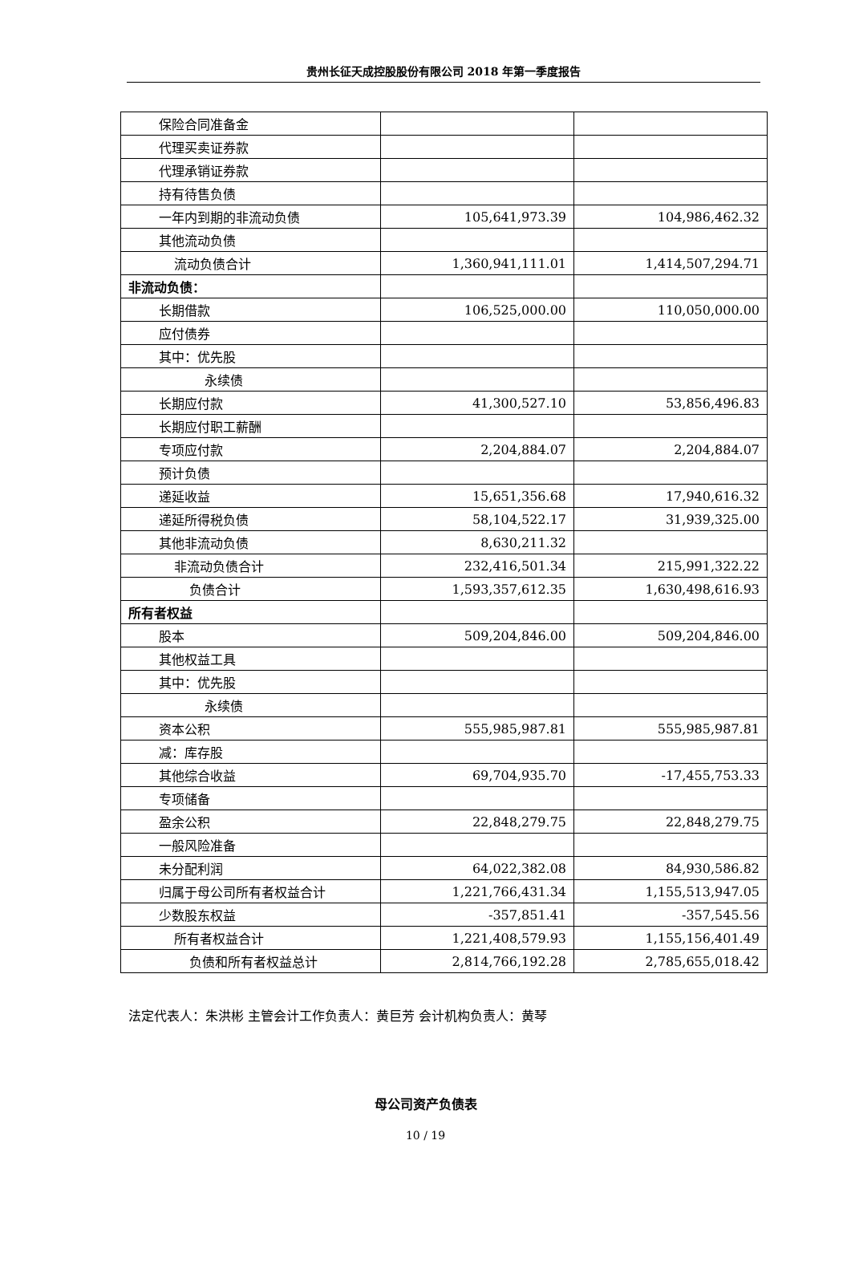贵州长征天成控股股份有限公司 2018 年第一季度报告
| 保险合同准备金 | | |
| 代理买卖证券款 | | |
| 代理承销证券款 | | |
| 持有待售负债 | | |
| 一年内到期的非流动负债 | 105,641,973.39 | 104,986,462.32 |
| 其他流动负债 | | |
| 流动负债合计 | 1,360,941,111.01 | 1,414,507,294.71 |
| 非流动负债： | | |
| 长期借款 | 106,525,000.00 | 110,050,000.00 |
| 应付债券 | | |
| 其中：优先股 | | |
| 永续债 | | |
| 长期应付款 | 41,300,527.10 | 53,856,496.83 |
| 长期应付职工薪酬 | | |
| 专项应付款 | 2,204,884.07 | 2,204,884.07 |
| 预计负债 | | |
| 递延收益 | 15,651,356.68 | 17,940,616.32 |
| 递延所得税负债 | 58,104,522.17 | 31,939,325.00 |
| 其他非流动负债 | 8,630,211.32 | |
| 非流动负债合计 | 232,416,501.34 | 215,991,322.22 |
| 负债合计 | 1,593,357,612.35 | 1,630,498,616.93 |
| 所有者权益 | | |
| 股本 | 509,204,846.00 | 509,204,846.00 |
| 其他权益工具 | | |
| 其中：优先股 | | |
| 永续债 | | |
| 资本公积 | 555,985,987.81 | 555,985,987.81 |
| 减：库存股 | | |
| 其他综合收益 | 69,704,935.70 | -17,455,753.33 |
| 专项储备 | | |
| 盈余公积 | 22,848,279.75 | 22,848,279.75 |
| 一般风险准备 | | |
| 未分配利润 | 64,022,382.08 | 84,930,586.82 |
| 归属于母公司所有者权益合计 | 1,221,766,431.34 | 1,155,513,947.05 |
| 少数股东权益 | -357,851.41 | -357,545.56 |
| 所有者权益合计 | 1,221,408,579.93 | 1,155,156,401.49 |
| 负债和所有者权益总计 | 2,814,766,192.28 | 2,785,655,018.42 |
法定代表人：朱洪彬 主管会计工作负责人：黄巨芳 会计机构负责人：黄琴
母公司资产负债表
10 / 19